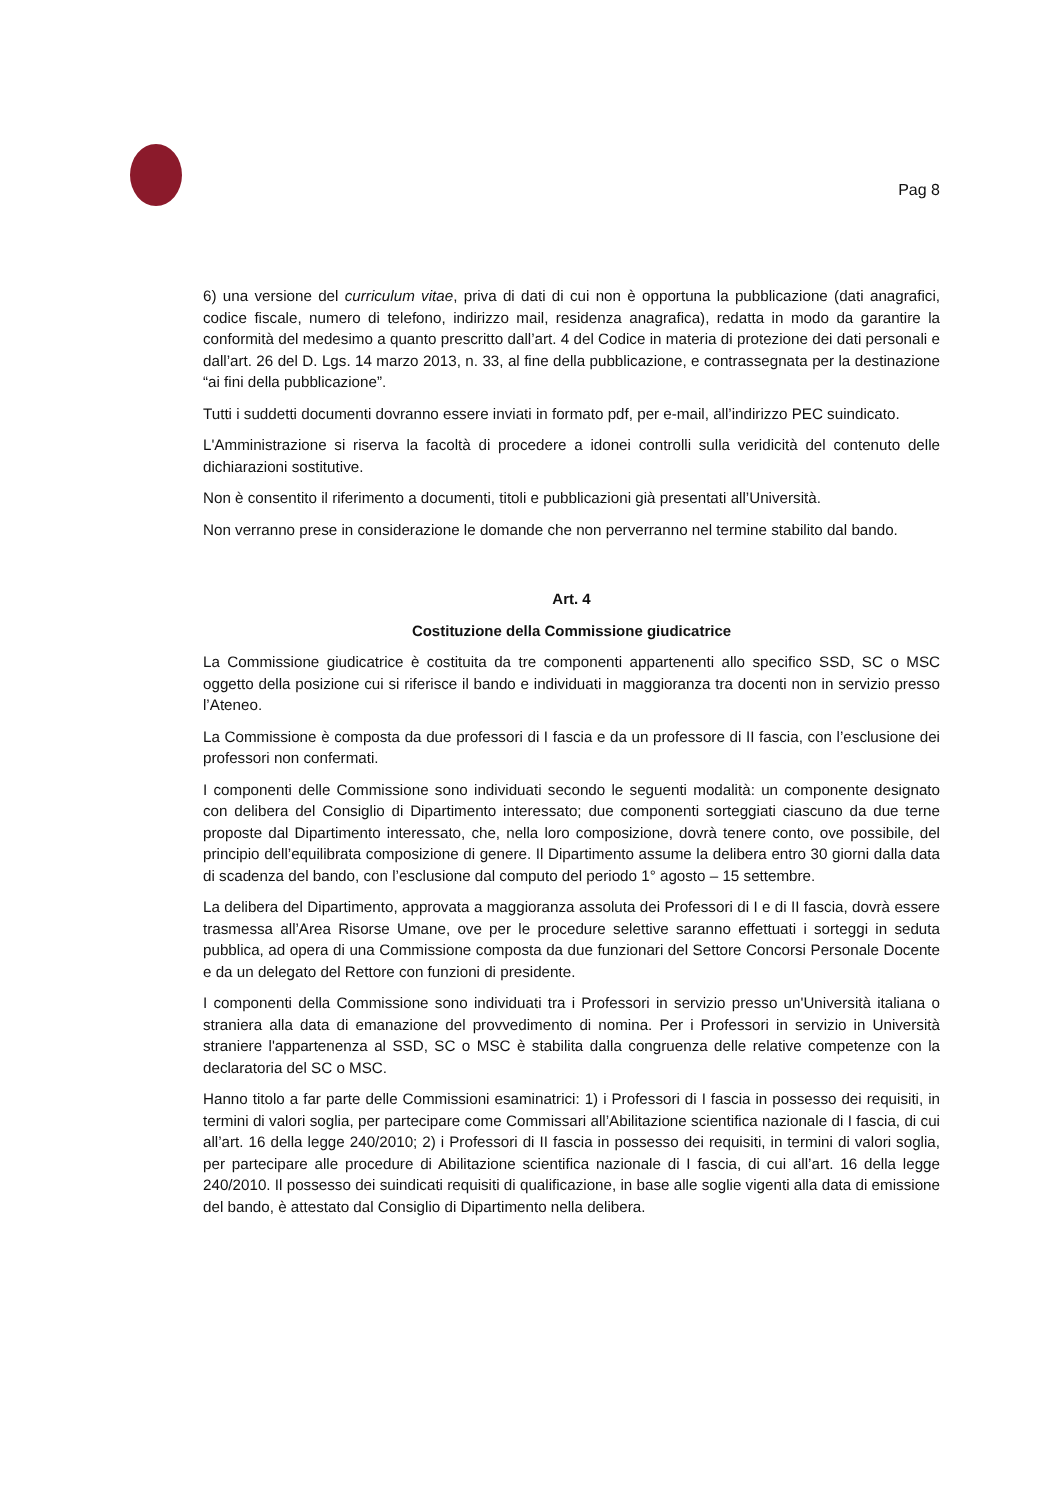Pag 8
6) una versione del curriculum vitae, priva di dati di cui non è opportuna la pubblicazione (dati anagrafici, codice fiscale, numero di telefono, indirizzo mail, residenza anagrafica), redatta in modo da garantire la conformità del medesimo a quanto prescritto dall’art. 4 del Codice in materia di protezione dei dati personali e dall’art. 26 del D. Lgs. 14 marzo 2013, n. 33, al fine della pubblicazione, e contrassegnata per la destinazione “ai fini della pubblicazione”.
Tutti i suddetti documenti dovranno essere inviati in formato pdf, per e-mail, all’indirizzo PEC suindicato.
L'Amministrazione si riserva la facoltà di procedere a idonei controlli sulla veridicità del contenuto delle dichiarazioni sostitutive.
Non è consentito il riferimento a documenti, titoli e pubblicazioni già presentati all’Università.
Non verranno prese in considerazione le domande che non perverranno nel termine stabilito dal bando.
Art. 4
Costituzione della Commissione giudicatrice
La Commissione giudicatrice è costituita da tre componenti appartenenti allo specifico SSD, SC o MSC oggetto della posizione cui si riferisce il bando e individuati in maggioranza tra docenti non in servizio presso l’Ateneo.
La Commissione è composta da due professori di I fascia e da un professore di II fascia, con l’esclusione dei professori non confermati.
I componenti delle Commissione sono individuati secondo le seguenti modalità: un componente designato con delibera del Consiglio di Dipartimento interessato; due componenti sorteggiati ciascuno da due terne proposte dal Dipartimento interessato, che, nella loro composizione, dovrà tenere conto, ove possibile, del principio dell’equilibrata composizione di genere. Il Dipartimento assume la delibera entro 30 giorni dalla data di scadenza del bando, con l’esclusione dal computo del periodo 1° agosto – 15 settembre.
La delibera del Dipartimento, approvata a maggioranza assoluta dei Professori di I e di II fascia, dovrà essere trasmessa all’Area Risorse Umane, ove per le procedure selettive saranno effettuati i sorteggi in seduta pubblica, ad opera di una Commissione composta da due funzionari del Settore Concorsi Personale Docente e da un delegato del Rettore con funzioni di presidente.
I componenti della Commissione sono individuati tra i Professori in servizio presso un'Università italiana o straniera alla data di emanazione del provvedimento di nomina. Per i Professori in servizio in Università straniere l'appartenenza al SSD, SC o MSC è stabilita dalla congruenza delle relative competenze con la declaratoria del SC o MSC.
Hanno titolo a far parte delle Commissioni esaminatrici: 1) i Professori di I fascia in possesso dei requisiti, in termini di valori soglia, per partecipare come Commissari all’Abilitazione scientifica nazionale di I fascia, di cui all’art. 16 della legge 240/2010; 2) i Professori di II fascia in possesso dei requisiti, in termini di valori soglia, per partecipare alle procedure di Abilitazione scientifica nazionale di I fascia, di cui all’art. 16 della legge 240/2010. Il possesso dei suindicati requisiti di qualificazione, in base alle soglie vigenti alla data di emissione del bando, è attestato dal Consiglio di Dipartimento nella delibera.